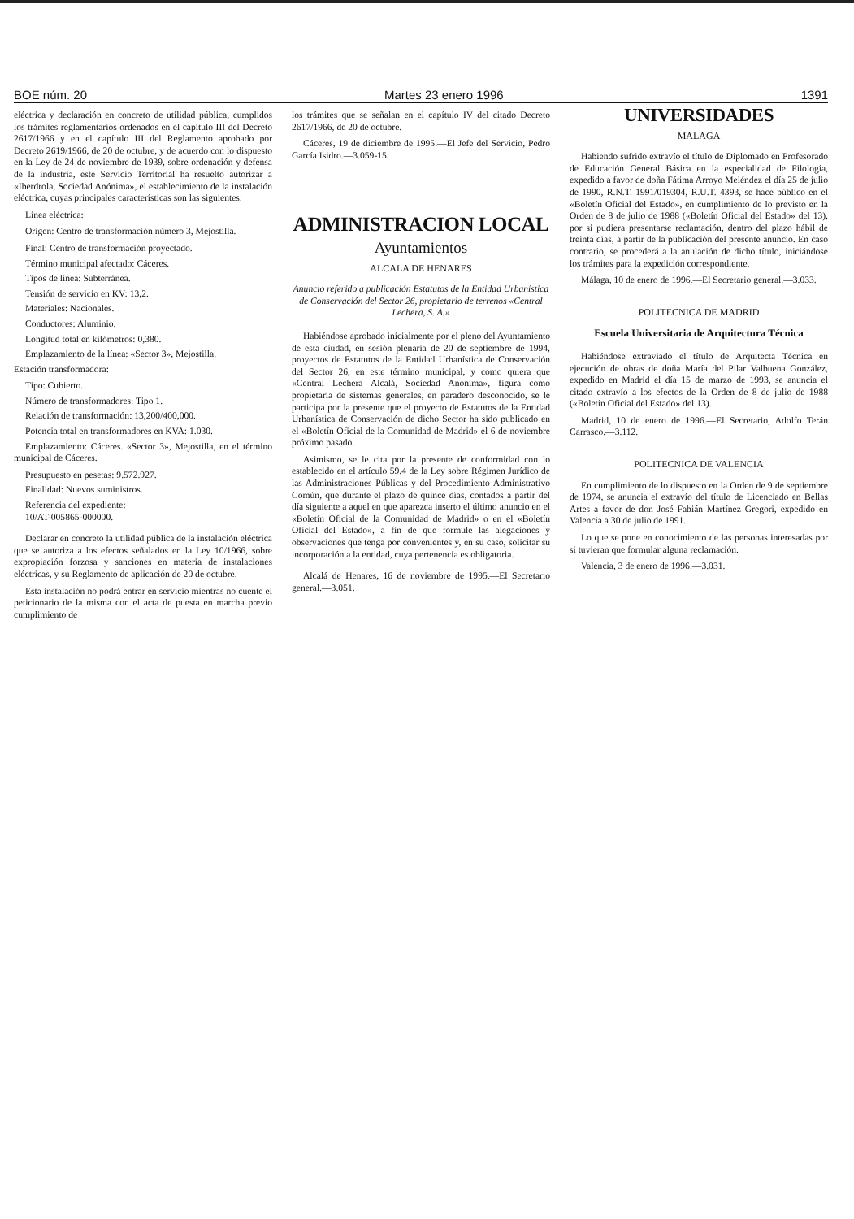BOE núm. 20 Martes 23 enero 1996 1391
eléctrica y declaración en concreto de utilidad pública, cumplidos los trámites reglamentarios ordenados en el capítulo III del Decreto 2617/1966 y en el capítulo III del Reglamento aprobado por Decreto 2619/1966, de 20 de octubre, y de acuerdo con lo dispuesto en la Ley de 24 de noviembre de 1939, sobre ordenación y defensa de la industria, este Servicio Territorial ha resuelto autorizar a «Iberdrola, Sociedad Anónima», el establecimiento de la instalación eléctrica, cuyas principales características son las siguientes:
Línea eléctrica:
Origen: Centro de transformación número 3, Mejostilla.
Final: Centro de transformación proyectado.
Término municipal afectado: Cáceres.
Tipos de línea: Subterránea.
Tensión de servicio en KV: 13,2.
Materiales: Nacionales.
Conductores: Aluminio.
Longitud total en kilómetros: 0,380.
Emplazamiento de la línea: «Sector 3», Mejostilla.
Estación transformadora:
Tipo: Cubierto.
Número de transformadores: Tipo 1.
Relación de transformación: 13,200/400,000.
Potencia total en transformadores en KVA: 1.030.
Emplazamiento: Cáceres. «Sector 3», Mejostilla, en el término municipal de Cáceres.
Presupuesto en pesetas: 9.572.927.
Finalidad: Nuevos suministros.
Referencia del expediente:
10/AT-005865-000000.
Declarar en concreto la utilidad pública de la instalación eléctrica que se autoriza a los efectos señalados en la Ley 10/1966, sobre expropiación forzosa y sanciones en materia de instalaciones eléctricas, y su Reglamento de aplicación de 20 de octubre.
Esta instalación no podrá entrar en servicio mientras no cuente el peticionario de la misma con el acta de puesta en marcha previo cumplimiento de
los trámites que se señalan en el capítulo IV del citado Decreto 2617/1966, de 20 de octubre.
Cáceres, 19 de diciembre de 1995.—El Jefe del Servicio, Pedro García Isidro.—3.059-15.
ADMINISTRACION LOCAL
Ayuntamientos
ALCALA DE HENARES
Anuncio referido a publicación Estatutos de la Entidad Urbanística de Conservación del Sector 26, propietario de terrenos «Central Lechera, S. A.»
Habiéndose aprobado inicialmente por el pleno del Ayuntamiento de esta ciudad, en sesión plenaria de 20 de septiembre de 1994, proyectos de Estatutos de la Entidad Urbanística de Conservación del Sector 26, en este término municipal, y como quiera que «Central Lechera Alcalá, Sociedad Anónima», figura como propietaria de sistemas generales, en paradero desconocido, se le participa por la presente que el proyecto de Estatutos de la Entidad Urbanística de Conservación de dicho Sector ha sido publicado en el «Boletín Oficial de la Comunidad de Madrid» el 6 de noviembre próximo pasado.
Asimismo, se le cita por la presente de conformidad con lo establecido en el artículo 59.4 de la Ley sobre Régimen Jurídico de las Administraciones Públicas y del Procedimiento Administrativo Común, que durante el plazo de quince días, contados a partir del día siguiente a aquel en que aparezca inserto el último anuncio en el «Boletín Oficial de la Comunidad de Madrid» o en el «Boletín Oficial del Estado», a fin de que formule las alegaciones y observaciones que tenga por convenientes y, en su caso, solicitar su incorporación a la entidad, cuya pertenencia es obligatoria.
Alcalá de Henares, 16 de noviembre de 1995.—El Secretario general.—3.051.
UNIVERSIDADES
MALAGA
Habiendo sufrido extravío el título de Diplomado en Profesorado de Educación General Básica en la especialidad de Filología, expedido a favor de doña Fátima Arroyo Meléndez el día 25 de julio de 1990, R.N.T. 1991/019304, R.U.T. 4393, se hace público en el «Boletín Oficial del Estado», en cumplimiento de lo previsto en la Orden de 8 de julio de 1988 («Boletín Oficial del Estado» del 13), por si pudiera presentarse reclamación, dentro del plazo hábil de treinta días, a partir de la publicación del presente anuncio. En caso contrario, se procederá a la anulación de dicho título, iniciándose los trámites para la expedición correspondiente.
Málaga, 10 de enero de 1996.—El Secretario general.—3.033.
POLITECNICA DE MADRID
Escuela Universitaria de Arquitectura Técnica
Habiéndose extraviado el título de Arquitecta Técnica en ejecución de obras de doña María del Pilar Valbuena González, expedido en Madrid el día 15 de marzo de 1993, se anuncia el citado extravío a los efectos de la Orden de 8 de julio de 1988 («Boletín Oficial del Estado» del 13).
Madrid, 10 de enero de 1996.—El Secretario, Adolfo Terán Carrasco.—3.112.
POLITECNICA DE VALENCIA
En cumplimiento de lo dispuesto en la Orden de 9 de septiembre de 1974, se anuncia el extravío del título de Licenciado en Bellas Artes a favor de don José Fabián Martínez Gregori, expedido en Valencia a 30 de julio de 1991.
Lo que se pone en conocimiento de las personas interesadas por si tuvieran que formular alguna reclamación.
Valencia, 3 de enero de 1996.—3.031.